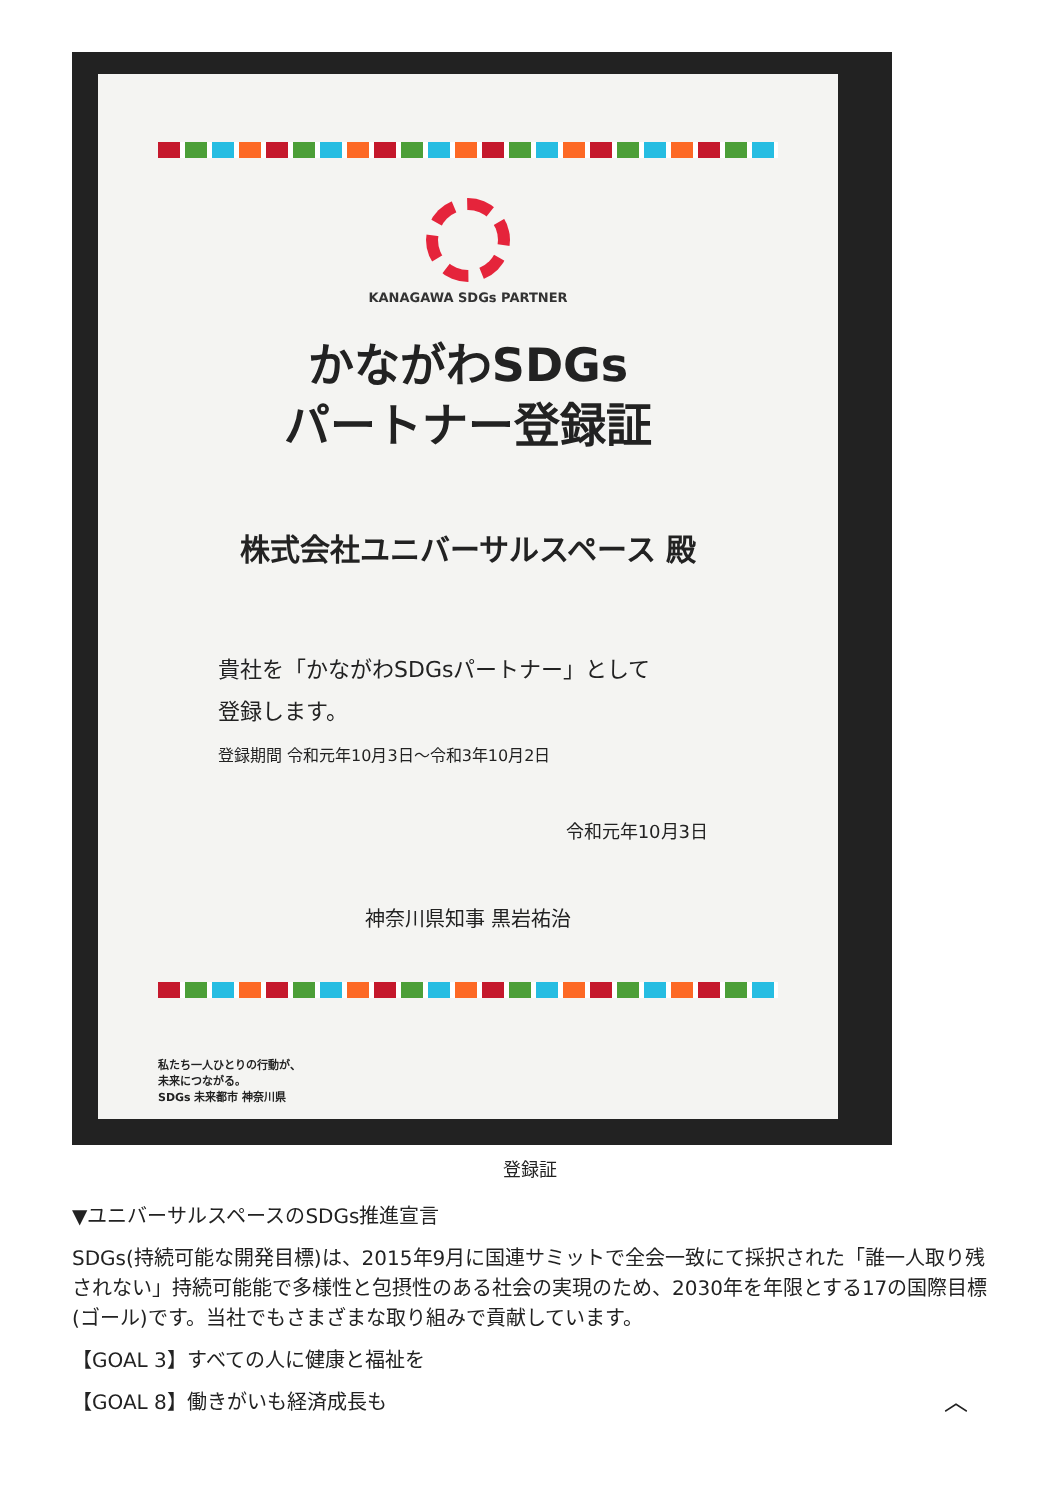KANAGAWA SDGs PARTNER
かながわSDGs
パートナー登録証
株式会社ユニバーサルスペース 殿
貴社を「かながわSDGsパートナー」として
登録します。
登録期間 令和元年10月3日～令和3年10月2日
令和元年10月3日
神奈川県知事 黒岩祐治
私たち一人ひとりの行動が、
未来につながる。
SDGs 未来都市 神奈川県
登録証
▼ユニバーサルスペースのSDGs推進宣言
SDGs(持続可能な開発目標)は、2015年9月に国連サミットで全会一致にて採択された「誰一人取り残されない」持続可能能で多様性と包摂性のある社会の実現のため、2030年を年限とする17の国際目標(ゴール)です。当社でもさまざまな取り組みで貢献しています。
【GOAL 3】すべての人に健康と福祉を
【GOAL 8】働きがいも経済成長も ︿